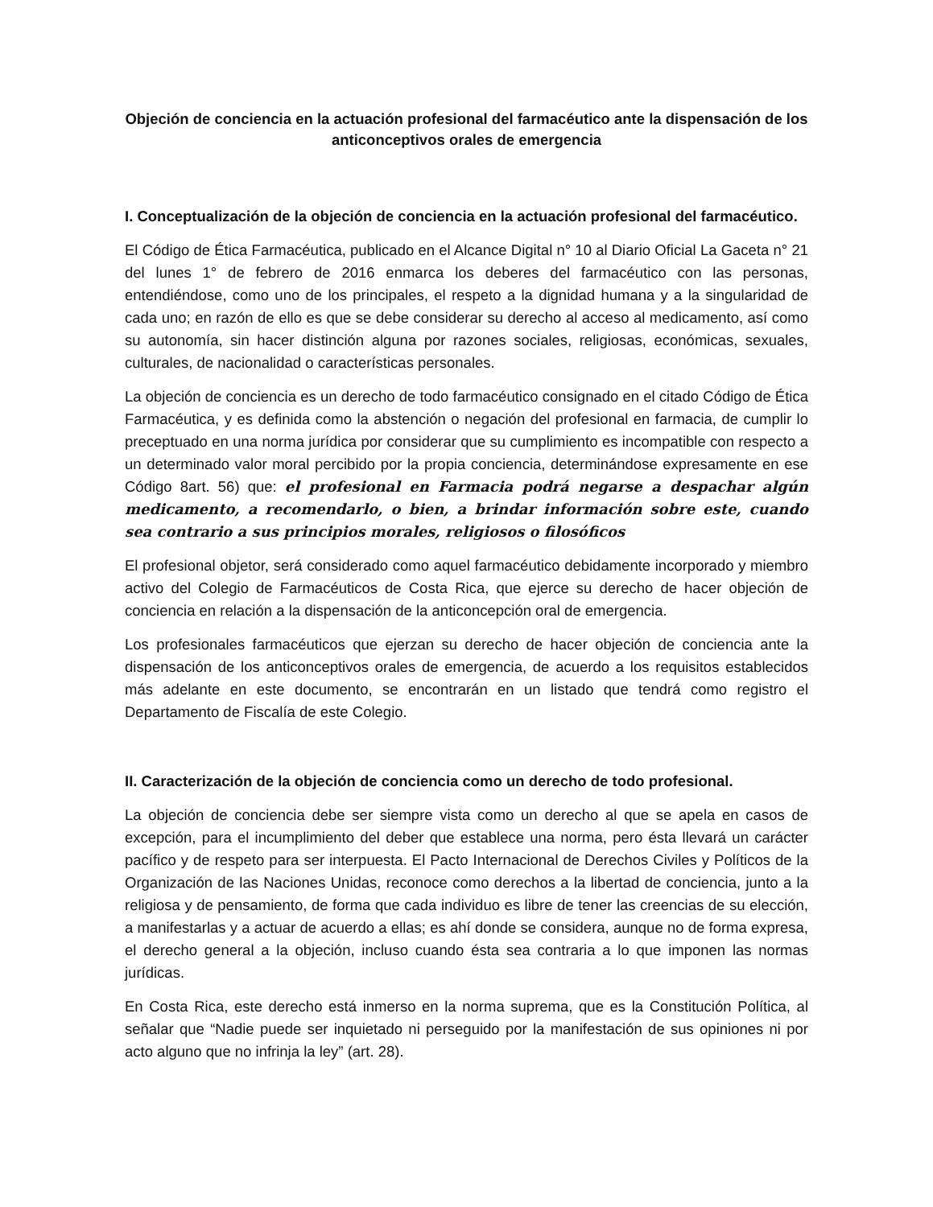Objeción de conciencia en la actuación profesional del farmacéutico ante la dispensación de los anticonceptivos orales de emergencia
I. Conceptualización de la objeción de conciencia en la actuación profesional del farmacéutico.
El Código de Ética Farmacéutica, publicado en el Alcance Digital n° 10 al Diario Oficial La Gaceta n° 21 del lunes 1° de febrero de 2016 enmarca los deberes del farmacéutico con las personas, entendiéndose, como uno de los principales, el respeto a la dignidad humana y a la singularidad de cada uno; en razón de ello es que se debe considerar su derecho al acceso al medicamento, así como su autonomía, sin hacer distinción alguna por razones sociales, religiosas, económicas, sexuales, culturales, de nacionalidad o características personales.
La objeción de conciencia es un derecho de todo farmacéutico consignado en el citado Código de Ética Farmacéutica, y es definida como la abstención o negación del profesional en farmacia, de cumplir lo preceptuado en una norma jurídica por considerar que su cumplimiento es incompatible con respecto a un determinado valor moral percibido por la propia conciencia, determinándose expresamente en ese Código 8art. 56) que: el profesional en Farmacia podrá negarse a despachar algún medicamento, a recomendarlo, o bien, a brindar información sobre este, cuando sea contrario a sus principios morales, religiosos o filosóficos
El profesional objetor, será considerado como aquel farmacéutico debidamente incorporado y miembro activo del Colegio de Farmacéuticos de Costa Rica, que ejerce su derecho de hacer objeción de conciencia en relación a la dispensación de la anticoncepción oral de emergencia.
Los profesionales farmacéuticos que ejerzan su derecho de hacer objeción de conciencia ante la dispensación de los anticonceptivos orales de emergencia, de acuerdo a los requisitos establecidos más adelante en este documento, se encontrarán en un listado que tendrá como registro el Departamento de Fiscalía de este Colegio.
II. Caracterización de la objeción de conciencia como un derecho de todo profesional.
La objeción de conciencia debe ser siempre vista como un derecho al que se apela en casos de excepción, para el incumplimiento del deber que establece una norma, pero ésta llevará un carácter pacífico y de respeto para ser interpuesta. El Pacto Internacional de Derechos Civiles y Políticos de la Organización de las Naciones Unidas, reconoce como derechos a la libertad de conciencia, junto a la religiosa y de pensamiento, de forma que cada individuo es libre de tener las creencias de su elección, a manifestarlas y a actuar de acuerdo a ellas; es ahí donde se considera, aunque no de forma expresa, el derecho general a la objeción, incluso cuando ésta sea contraria a lo que imponen las normas jurídicas.
En Costa Rica, este derecho está inmerso en la norma suprema, que es la Constitución Política, al señalar que “Nadie puede ser inquietado ni perseguido por la manifestación de sus opiniones ni por acto alguno que no infrinja la ley” (art. 28).